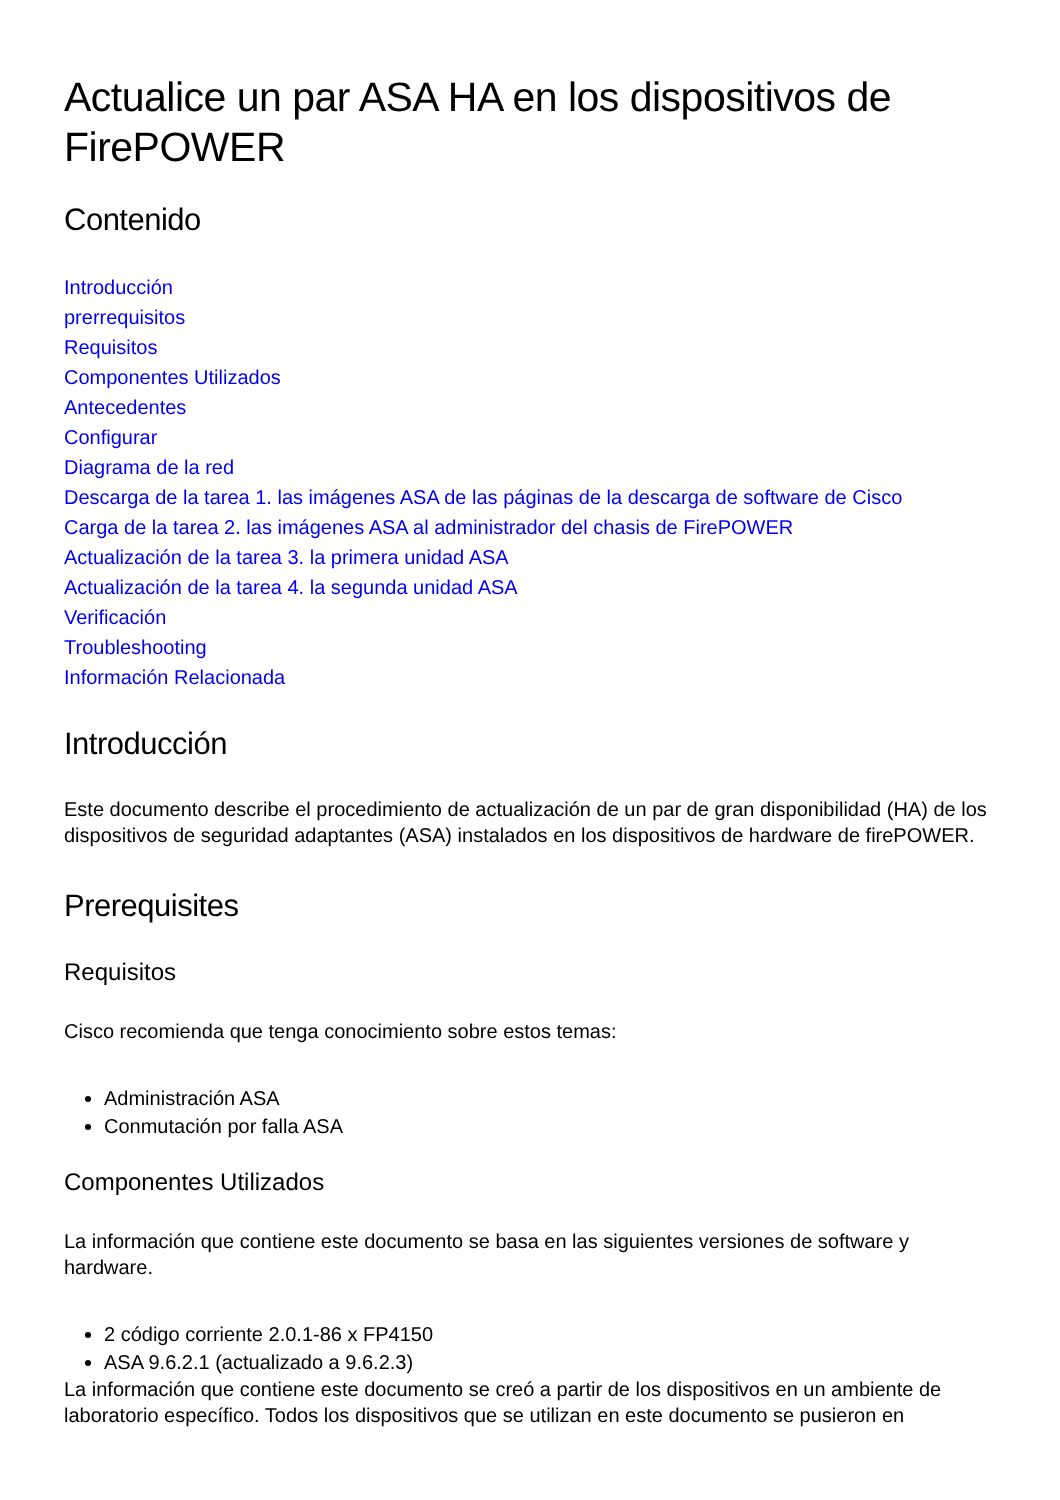Actualice un par ASA HA en los dispositivos de FirePOWER
Contenido
Introducción
prerrequisitos
Requisitos
Componentes Utilizados
Antecedentes
Configurar
Diagrama de la red
Descarga de la tarea 1. las imágenes ASA de las páginas de la descarga de software de Cisco
Carga de la tarea 2. las imágenes ASA al administrador del chasis de FirePOWER
Actualización de la tarea 3. la primera unidad ASA
Actualización de la tarea 4. la segunda unidad ASA
Verificación
Troubleshooting
Información Relacionada
Introducción
Este documento describe el procedimiento de actualización de un par de gran disponibilidad (HA) de los dispositivos de seguridad adaptantes (ASA) instalados en los dispositivos de hardware de firePOWER.
Prerequisites
Requisitos
Cisco recomienda que tenga conocimiento sobre estos temas:
Administración ASA
Conmutación por falla ASA
Componentes Utilizados
La información que contiene este documento se basa en las siguientes versiones de software y hardware.
2 código corriente 2.0.1-86 x FP4150
ASA 9.6.2.1 (actualizado a 9.6.2.3)
La información que contiene este documento se creó a partir de los dispositivos en un ambiente de laboratorio específico. Todos los dispositivos que se utilizan en este documento se pusieron en